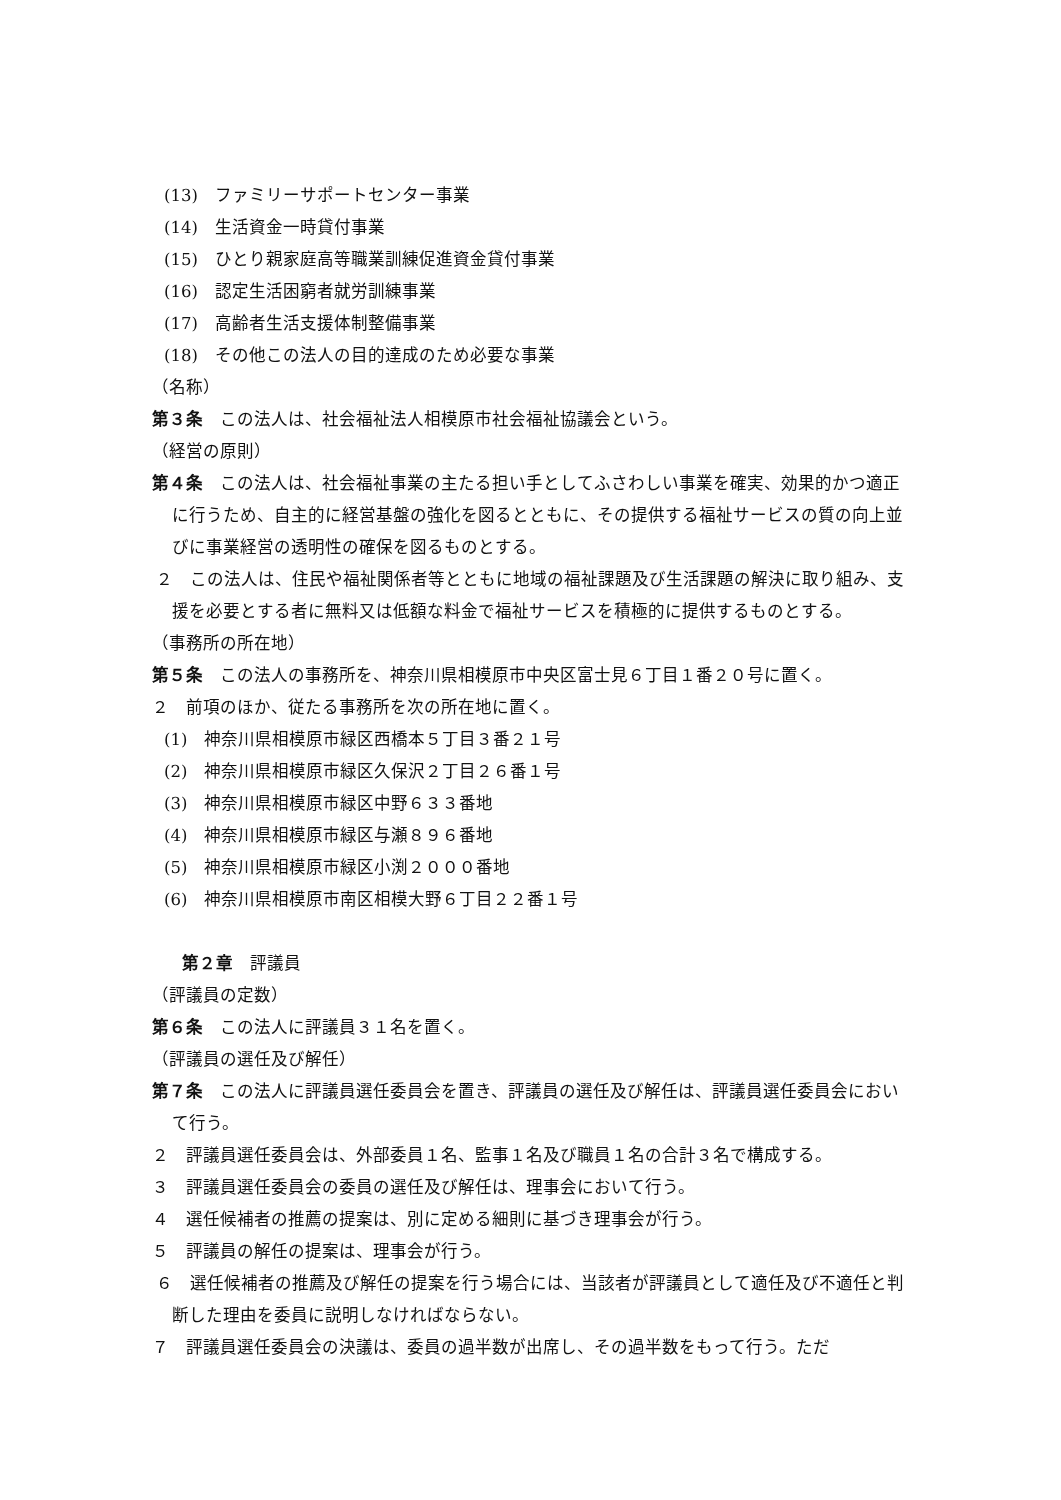(13)　ファミリーサポートセンター事業
(14)　生活資金一時貸付事業
(15)　ひとり親家庭高等職業訓練促進資金貸付事業
(16)　認定生活困窮者就労訓練事業
(17)　高齢者生活支援体制整備事業
(18)　その他この法人の目的達成のため必要な事業
（名称）
第３条　この法人は、社会福祉法人相模原市社会福祉協議会という。
（経営の原則）
第４条　この法人は、社会福祉事業の主たる担い手としてふさわしい事業を確実、効果的かつ適正に行うため、自主的に経営基盤の強化を図るとともに、その提供する福祉サービスの質の向上並びに事業経営の透明性の確保を図るものとする。
２　この法人は、住民や福祉関係者等とともに地域の福祉課題及び生活課題の解決に取り組み、支援を必要とする者に無料又は低額な料金で福祉サービスを積極的に提供するものとする。
（事務所の所在地）
第５条　この法人の事務所を、神奈川県相模原市中央区富士見６丁目１番２０号に置く。
２　前項のほか、従たる事務所を次の所在地に置く。
(1)　神奈川県相模原市緑区西橋本５丁目３番２１号
(2)　神奈川県相模原市緑区久保沢２丁目２６番１号
(3)　神奈川県相模原市緑区中野６３３番地
(4)　神奈川県相模原市緑区与瀬８９６番地
(5)　神奈川県相模原市緑区小渕２０００番地
(6)　神奈川県相模原市南区相模大野６丁目２２番１号
第２章　評議員
（評議員の定数）
第６条　この法人に評議員３１名を置く。
（評議員の選任及び解任）
第７条　この法人に評議員選任委員会を置き、評議員の選任及び解任は、評議員選任委員会において行う。
２　評議員選任委員会は、外部委員１名、監事１名及び職員１名の合計３名で構成する。
３　評議員選任委員会の委員の選任及び解任は、理事会において行う。
４　選任候補者の推薦の提案は、別に定める細則に基づき理事会が行う。
５　評議員の解任の提案は、理事会が行う。
６　選任候補者の推薦及び解任の提案を行う場合には、当該者が評議員として適任及び不適任と判断した理由を委員に説明しなければならない。
７　評議員選任委員会の決議は、委員の過半数が出席し、その過半数をもって行う。ただ